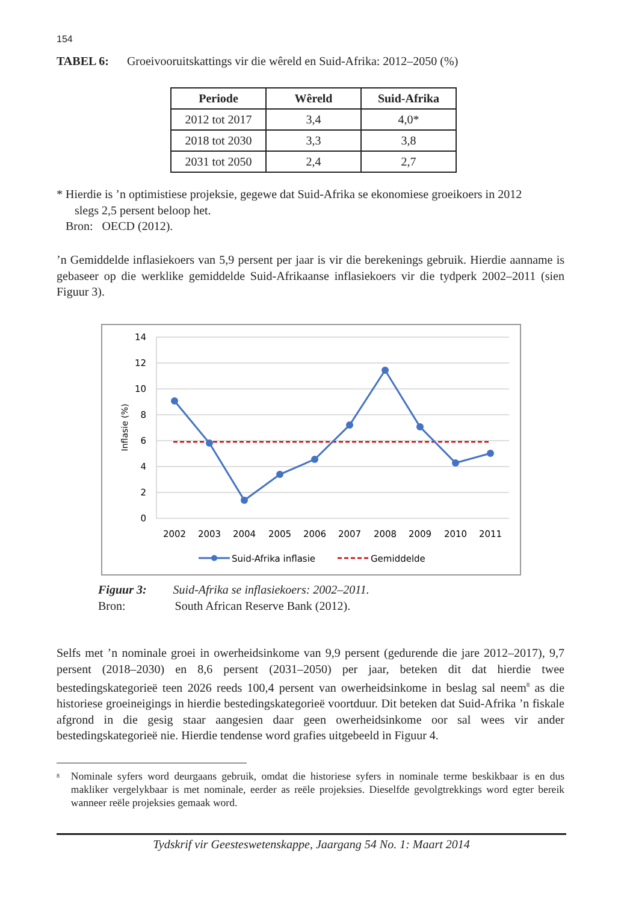154
TABEL 6: Groeivooruitskattings vir die wêreld en Suid-Afrika: 2012–2050 (%)
| Periode | Wêreld | Suid-Afrika |
| --- | --- | --- |
| 2012 tot 2017 | 3,4 | 4,0* |
| 2018 tot 2030 | 3,3 | 3,8 |
| 2031 tot 2050 | 2,4 | 2,7 |
* Hierdie is ’n optimistiese projeksie, gegewe dat Suid-Afrika se ekonomiese groeikoers in 2012
slegs 2,5 persent beloop het.
Bron: OECD (2012).
’n Gemiddelde inflasiekoers van 5,9 persent per jaar is vir die berekenings gebruik. Hierdie aanname is gebaseer op die werklike gemiddelde Suid-Afrikaanse inflasiekoers vir die tydperk 2002–2011 (sien Figuur 3).
14
12
10
8
6
4
2
0
Inflasie (%)
2002
2003
2004
2005
2006
2007
2008
2009
2010
2011
Suid-Afrika inflasie
Gemiddelde
Figuur 3: Suid-Afrika se inflasiekoers: 2002–2011.
Bron: South African Reserve Bank (2012).
Selfs met ’n nominale groei in owerheidsinkome van 9,9 persent (gedurende die jare 2012–2017), 9,7 persent (2018–2030) en 8,6 persent (2031–2050) per jaar, beteken dit dat hierdie twee bestedingskategorieë teen 2026 reeds 100,4 persent van owerheidsinkome in beslag sal neem<sup>8</sup> as die historiese groeineigings in hierdie bestedingskategorieë voortduur. Dit beteken dat Suid-Afrika ’n fiskale afgrond in die gesig staar aangesien daar geen owerheidsinkome oor sal wees vir ander bestedingskategorieë nie. Hierdie tendense word grafies uitgebeeld in Figuur 4.
<sup>8</sup>
Nominale syfers word deurgaans gebruik, omdat die historiese syfers in nominale terme beskikbaar is en dus makliker vergelykbaar is met nominale, eerder as reële projeksies. Dieselfde gevolgtrekkings word egter bereik wanneer reële projeksies gemaak word.
Tydskrif vir Geesteswetenskappe, Jaargang 54 No. 1: Maart 2014